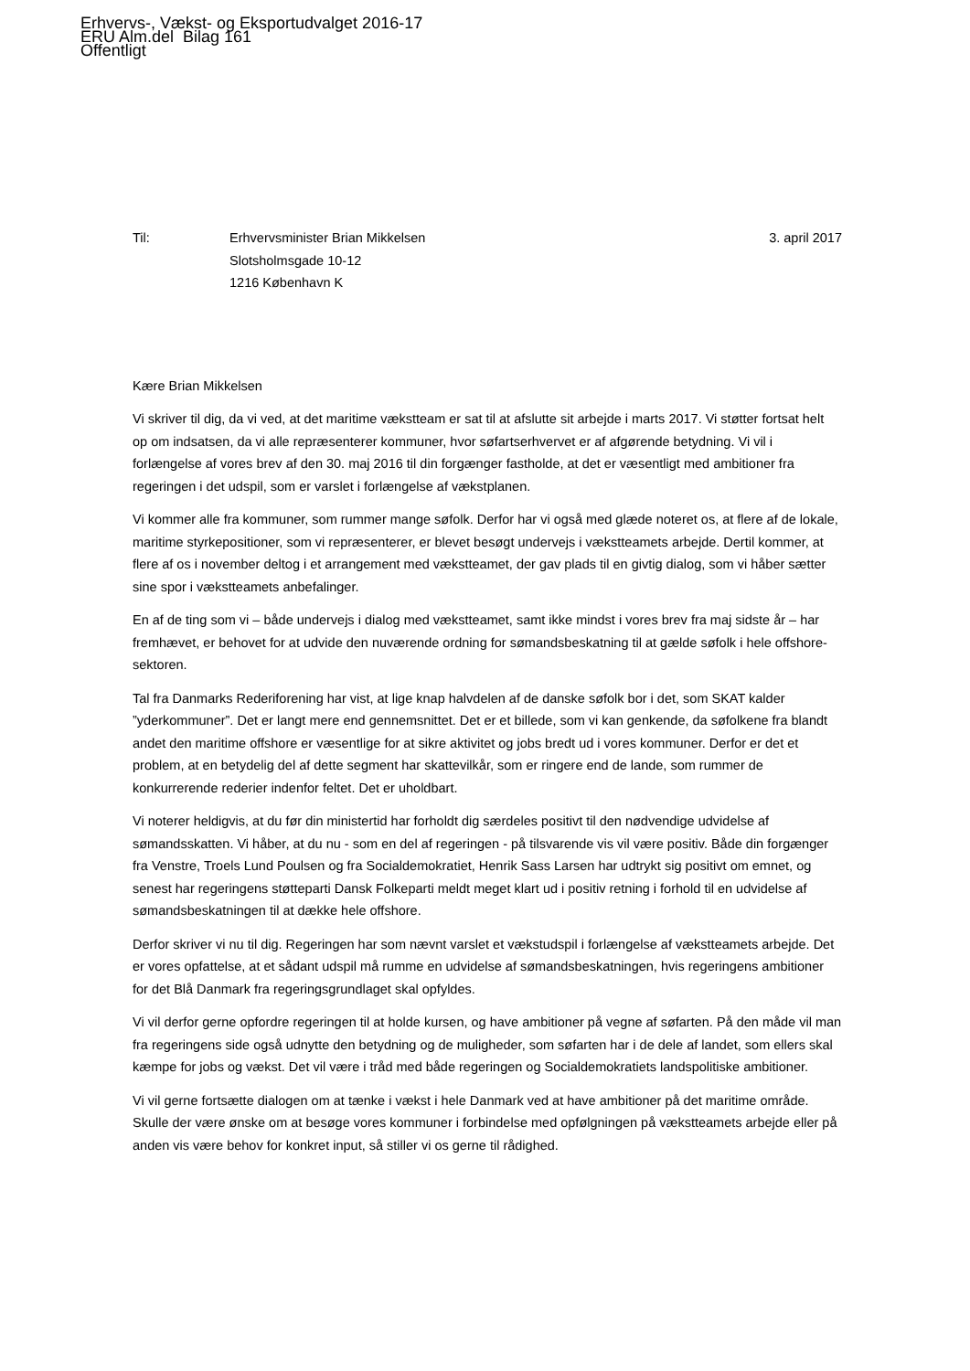Erhvervs-, Vækst- og Eksportudvalget 2016-17
ERU Alm.del Bilag 161
Offentligt
Til: Erhvervsminister Brian Mikkelsen
Slotsholmsgade 10-12
1216 København K
3. april 2017
Kære Brian Mikkelsen
Vi skriver til dig, da vi ved, at det maritime vækstteam er sat til at afslutte sit arbejde i marts 2017. Vi støtter fortsat helt op om indsatsen, da vi alle repræsenterer kommuner, hvor søfartserhvervet er af afgørende betydning. Vi vil i forlængelse af vores brev af den 30. maj 2016 til din forgænger fastholde, at det er væsentligt med ambitioner fra regeringen i det udspil, som er varslet i forlængelse af vækstplanen.
Vi kommer alle fra kommuner, som rummer mange søfolk. Derfor har vi også med glæde noteret os, at flere af de lokale, maritime styrkepositioner, som vi repræsenterer, er blevet besøgt undervejs i vækstteamets arbejde. Dertil kommer, at flere af os i november deltog i et arrangement med vækstteamet, der gav plads til en givtig dialog, som vi håber sætter sine spor i vækstteamets anbefalinger.
En af de ting som vi – både undervejs i dialog med vækstteamet, samt ikke mindst i vores brev fra maj sidste år – har fremhævet, er behovet for at udvide den nuværende ordning for sømandsbeskatning til at gælde søfolk i hele offshore-sektoren.
Tal fra Danmarks Rederiforening har vist, at lige knap halvdelen af de danske søfolk bor i det, som SKAT kalder ”yderkommuner”. Det er langt mere end gennemsnittet. Det er et billede, som vi kan genkende, da søfolkene fra blandt andet den maritime offshore er væsentlige for at sikre aktivitet og jobs bredt ud i vores kommuner. Derfor er det et problem, at en betydelig del af dette segment har skattevilkår, som er ringere end de lande, som rummer de konkurrerende rederier indenfor feltet. Det er uholdbart.
Vi noterer heldigvis, at du før din ministertid har forholdt dig særdeles positivt til den nødvendige udvidelse af sømandsskatten. Vi håber, at du nu - som en del af regeringen - på tilsvarende vis vil være positiv. Både din forgænger fra Venstre, Troels Lund Poulsen og fra Socialdemokratiet, Henrik Sass Larsen har udtrykt sig positivt om emnet, og senest har regeringens støtteparti Dansk Folkeparti meldt meget klart ud i positiv retning i forhold til en udvidelse af sømandsbeskatningen til at dække hele offshore.
Derfor skriver vi nu til dig. Regeringen har som nævnt varslet et vækstudspil i forlængelse af vækstteamets arbejde. Det er vores opfattelse, at et sådant udspil må rumme en udvidelse af sømandsbeskatningen, hvis regeringens ambitioner for det Blå Danmark fra regeringsgrundlaget skal opfyldes.
Vi vil derfor gerne opfordre regeringen til at holde kursen, og have ambitioner på vegne af søfarten. På den måde vil man fra regeringens side også udnytte den betydning og de muligheder, som søfarten har i de dele af landet, som ellers skal kæmpe for jobs og vækst. Det vil være i tråd med både regeringen og Socialdemokratiets landspolitiske ambitioner.
Vi vil gerne fortsætte dialogen om at tænke i vækst i hele Danmark ved at have ambitioner på det maritime område. Skulle der være ønske om at besøge vores kommuner i forbindelse med opfølgningen på vækstteamets arbejde eller på anden vis være behov for konkret input, så stiller vi os gerne til rådighed.